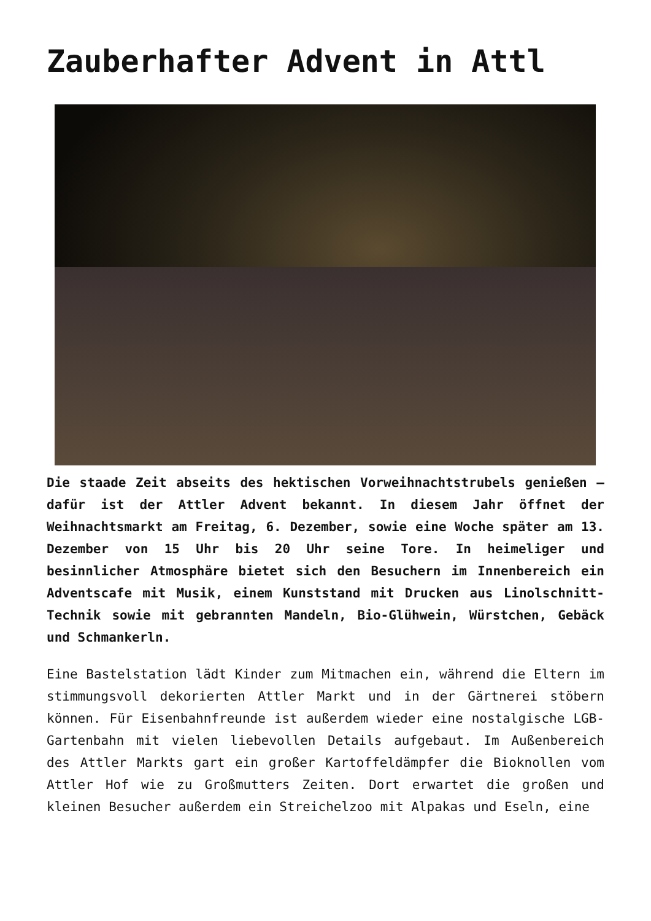Zauberhafter Advent in Attl
Die staade Zeit abseits des hektischen Vorweihnachtstrubels genießen – dafür ist der Attler Advent bekannt. In diesem Jahr öffnet der Weihnachtsmarkt am Freitag, 6. Dezember, sowie eine Woche später am 13. Dezember von 15 Uhr bis 20 Uhr seine Tore. In heimeliger und besinnlicher Atmosphäre bietet sich den Besuchern im Innenbereich ein Adventscafe mit Musik, einem Kunststand mit Drucken aus Linolschnitt-Technik sowie mit gebrannten Mandeln, Bio-Glühwein, Würstchen, Gebäck und Schmankerln.
Eine Bastelstation lädt Kinder zum Mitmachen ein, während die Eltern im stimmungsvoll dekorierten Attler Markt und in der Gärtnerei stöbern können. Für Eisenbahnfreunde ist außerdem wieder eine nostalgische LGB-Gartenbahn mit vielen liebevollen Details aufgebaut. Im Außenbereich des Attler Markts gart ein großer Kartoffeldämpfer die Bioknollen vom Attler Hof wie zu Großmutters Zeiten. Dort erwartet die großen und kleinen Besucher außerdem ein Streichelzoo mit Alpakas und Eseln, eine